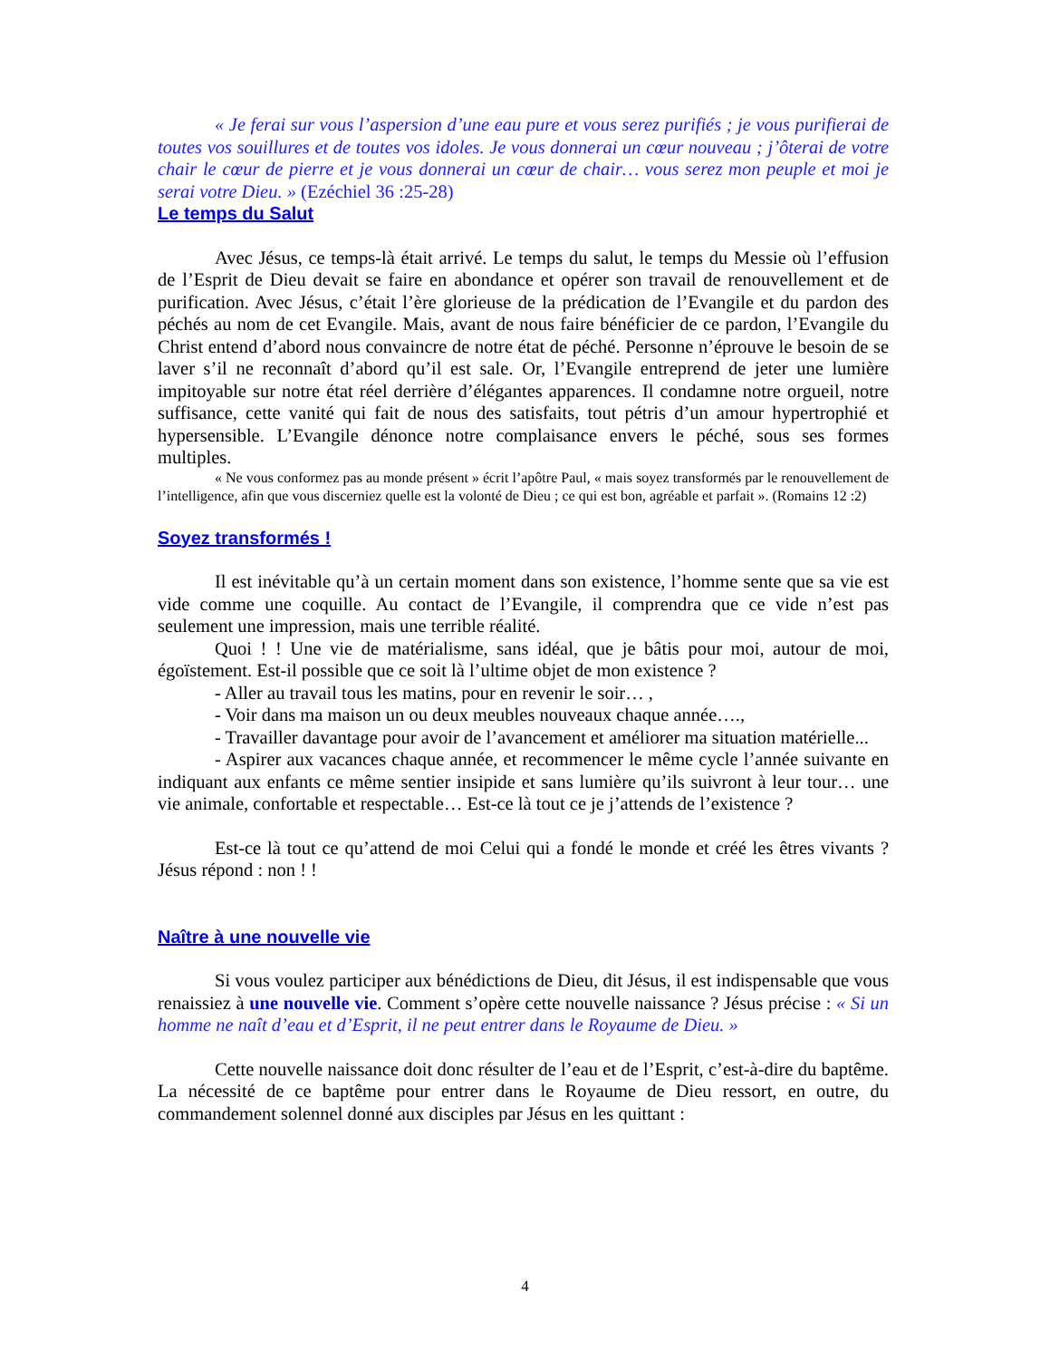« Je ferai sur vous l’aspersion d’une eau pure et vous serez purifiés ; je vous purifierai de toutes vos souillures et de toutes vos idoles. Je vous donnerai un cœur nouveau ; j’ôterai de votre chair le cœur de pierre et je vous donnerai un cœur de chair… vous serez mon peuple et moi je serai votre Dieu. » (Ezéchiel 36 :25-28)
Le temps du Salut
Avec Jésus, ce temps-là était arrivé. Le temps du salut, le temps du Messie où l’effusion de l’Esprit de Dieu devait se faire en abondance et opérer son travail de renouvellement et de purification. Avec Jésus, c’était l’ère glorieuse de la prédication de l’Evangile et du pardon des péchés au nom de cet Evangile. Mais, avant de nous faire bénéficier de ce pardon, l’Evangile du Christ entend d’abord nous convaincre de notre état de péché. Personne n’éprouve le besoin de se laver s’il ne reconnaît d’abord qu’il est sale. Or, l’Evangile entreprend de jeter une lumière impitoyable sur notre état réel derrière d’élégantes apparences. Il condamne notre orgueil, notre suffisance, cette vanité qui fait de nous des satisfaits, tout pétris d’un amour hypertrophié et hypersensible. L’Evangile dénonce notre complaisance envers le péché, sous ses formes multiples.
« Ne vous conformez pas au monde présent » écrit l’apôtre Paul, « mais soyez transformés par le renouvellement de l’intelligence, afin que vous discerniez quelle est la volonté de Dieu ; ce qui est bon, agréable et parfait ». (Romains 12 :2)
Soyez transformés !
Il est inévitable qu’à un certain moment dans son existence, l’homme sente que sa vie est vide comme une coquille. Au contact de l’Evangile, il comprendra que ce vide n’est pas seulement une impression, mais une terrible réalité.
Quoi ! ! Une vie de matérialisme, sans idéal, que je bâtis pour moi, autour de moi, égoïstement. Est-il possible que ce soit là l’ultime objet de mon existence ?
- Aller au travail tous les matins, pour en revenir le soir… ,
- Voir dans ma maison un ou deux meubles nouveaux chaque année….,
- Travailler davantage pour avoir de l’avancement et améliorer ma situation matérielle...
- Aspirer aux vacances chaque année, et recommencer le même cycle l’année suivante en indiquant aux enfants ce même sentier insipide et sans lumière qu’ils suivront à leur tour… une vie animale, confortable et respectable… Est-ce là tout ce je j’attends de l’existence ?
Est-ce là tout ce qu’attend de moi Celui qui a fondé le monde et créé les êtres vivants ? Jésus répond : non ! !
Naître à une nouvelle vie
Si vous voulez participer aux bénédictions de Dieu, dit Jésus, il est indispensable que vous renaissiez à une nouvelle vie. Comment s’opère cette nouvelle naissance ? Jésus précise : « Si un homme ne naît d’eau et d’Esprit, il ne peut entrer dans le Royaume de Dieu. »
Cette nouvelle naissance doit donc résulter de l’eau et de l’Esprit, c’est-à-dire du baptême. La nécessité de ce baptême pour entrer dans le Royaume de Dieu ressort, en outre, du commandement solennel donné aux disciples par Jésus en les quittant :
4